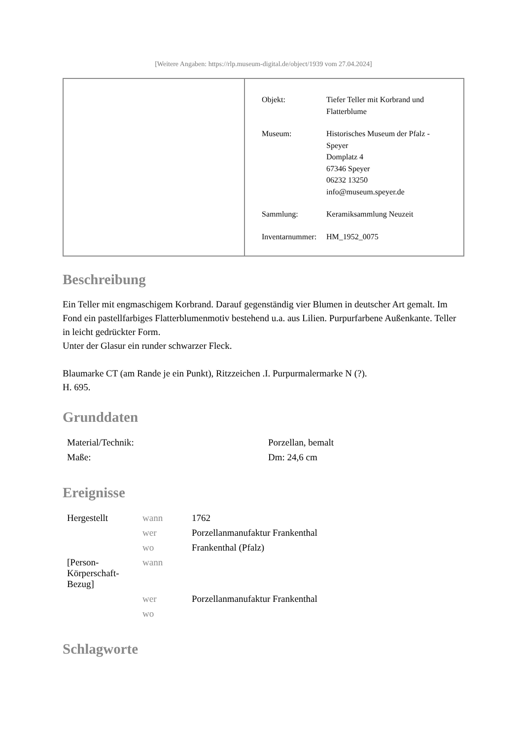[Weitere Angaben: https://rlp.museum-digital.de/object/1939 vom 27.04.2024]
| Objekt: | Tiefer Teller mit Korbrand und Flatterblume |
| Museum: | Historisches Museum der Pfalz - Speyer Domplatz 4 67346 Speyer 06232 13250 info@museum.speyer.de |
| Sammlung: | Keramiksammlung Neuzeit |
| Inventarnummer: | HM_1952_0075 |
Beschreibung
Ein Teller mit engmaschigem Korbrand. Darauf gegenständig vier Blumen in deutscher Art gemalt. Im Fond ein pastellfarbiges Flatterblumenmotiv bestehend u.a. aus Lilien. Purpurfarbene Außenkante. Teller in leicht gedrückter Form.
Unter der Glasur ein runder schwarzer Fleck.
Blaumarke CT (am Rande je ein Punkt), Ritzzeichen .I. Purpurmalermarke N (?).
H. 695.
Grunddaten
| Material/Technik: | Porzellan, bemalt |
| Maße: | Dm: 24,6 cm |
Ereignisse
| Hergestellt | wann | 1762 |
| | wer | Porzellanmanufaktur Frankenthal |
| | wo | Frankenthal (Pfalz) |
| [Person- Körperschaft- Bezug] | wann | |
| | wer | Porzellanmanufaktur Frankenthal |
| | wo | |
Schlagworte